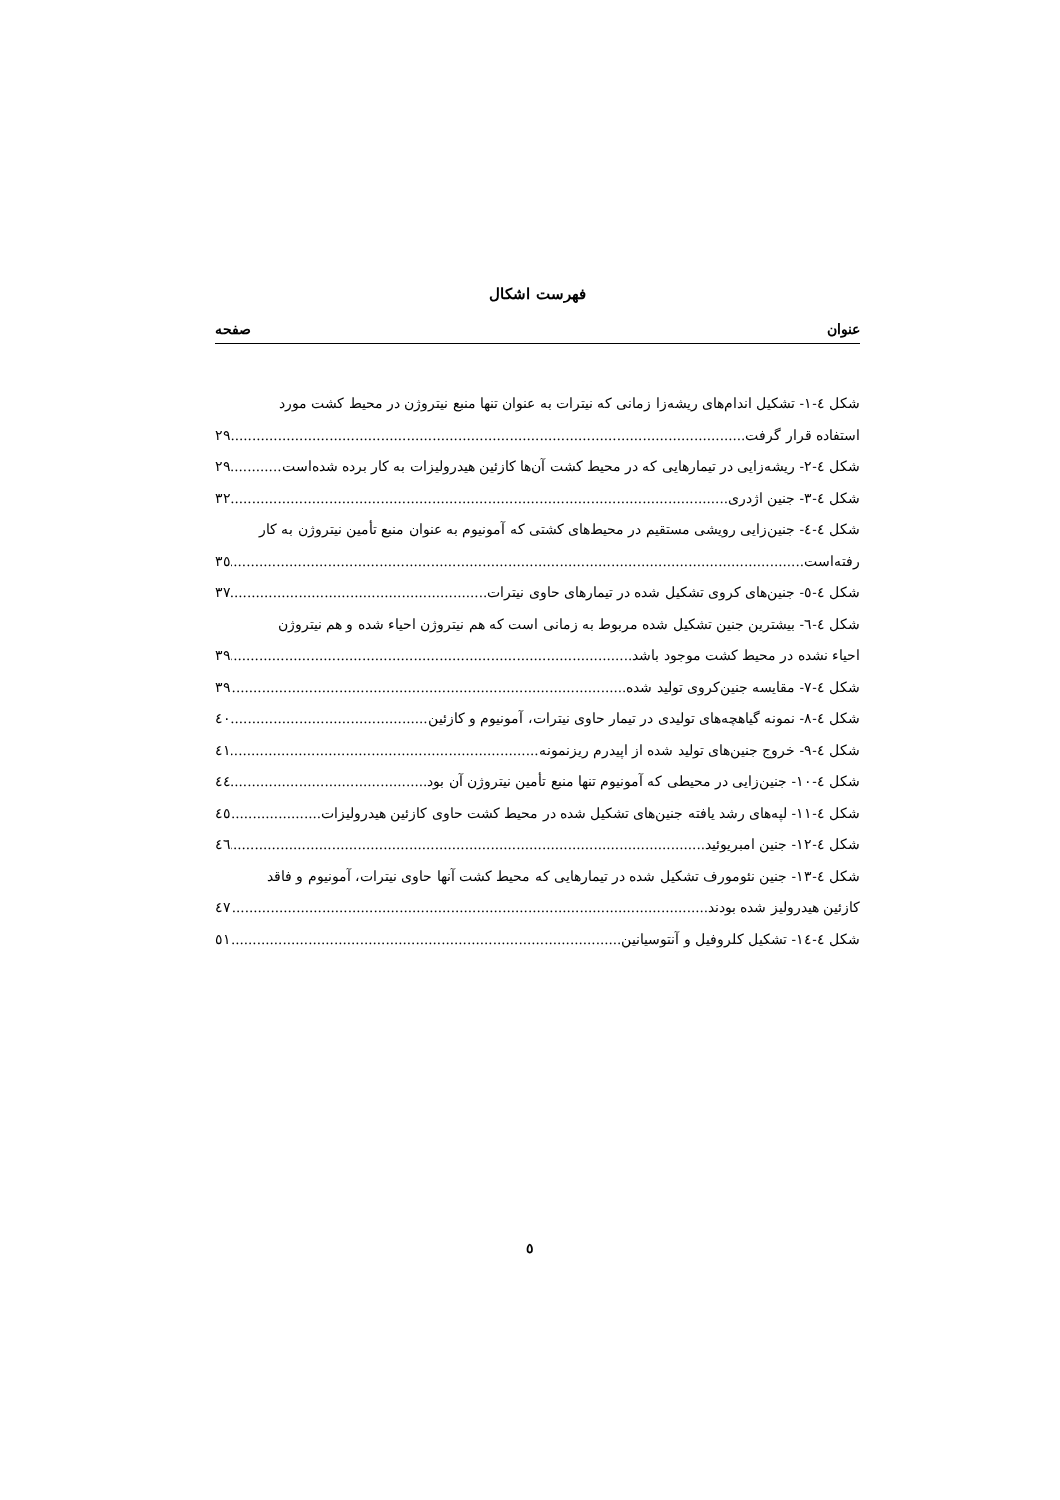فهرست اشکال
عنوان صفحه
شکل ٤-١- تشکیل اندام‌های ریشه‌زا زمانی که نیترات به عنوان تنها منبع نیتروژن در محیط کشت مورد
استفاده قرار گرفت ٢٩
شکل ٤-٢- ریشه‌زایی در تیمارهایی که در محیط کشت آن‌ها کازئین هیدرولیزات به کار برده شده‌است ٢٩
شکل ٤-٣- جنین اژدری ٣٢
شکل ٤-٤- جنین‌زایی رویشی مستقیم در محیط‌های کشتی که آمونیوم به عنوان منبع تأمین نیتروژن به کار
رفته‌است ٣٥
شکل ٤-٥- جنین‌های کروی تشکیل شده در تیمارهای حاوی نیترات ٣٧
شکل ٤-٦- بیشترین جنین تشکیل شده مربوط به زمانی است که هم نیتروژن احیاء شده و هم نیتروژن
احیاء نشده در محیط کشت موجود باشد ٣٩
شکل ٤-٧- مقایسه جنین‌کروی تولید شده ٣٩
شکل ٤-٨- نمونه گیاهچه‌های تولیدی در تیمار حاوی نیترات، آمونیوم و کازئین ٤٠
شکل ٤-٩- خروج جنین‌های تولید شده از اپیدرم ریزنمونه ٤١
شکل ٤-١٠- جنین‌زایی در محیطی که آمونیوم تنها منبع تأمین نیتروژن آن بود ٤٤
شکل ٤-١١- لپه‌های رشد یافته جنین‌های تشکیل شده در محیط کشت حاوی کازئین هیدرولیزات ٤٥
شکل ٤-١٢- جنین امبریوئید ٤٦
شکل ٤-١٣- جنین نئومورف تشکیل شده در تیمارهایی که محیط کشت آنها حاوی نیترات، آمونیوم و فاقد
کازئین هیدرولیز شده بودند ٤٧
شکل ٤-١٤- تشکیل کلروفیل و آنتوسیانین ٥١
٥